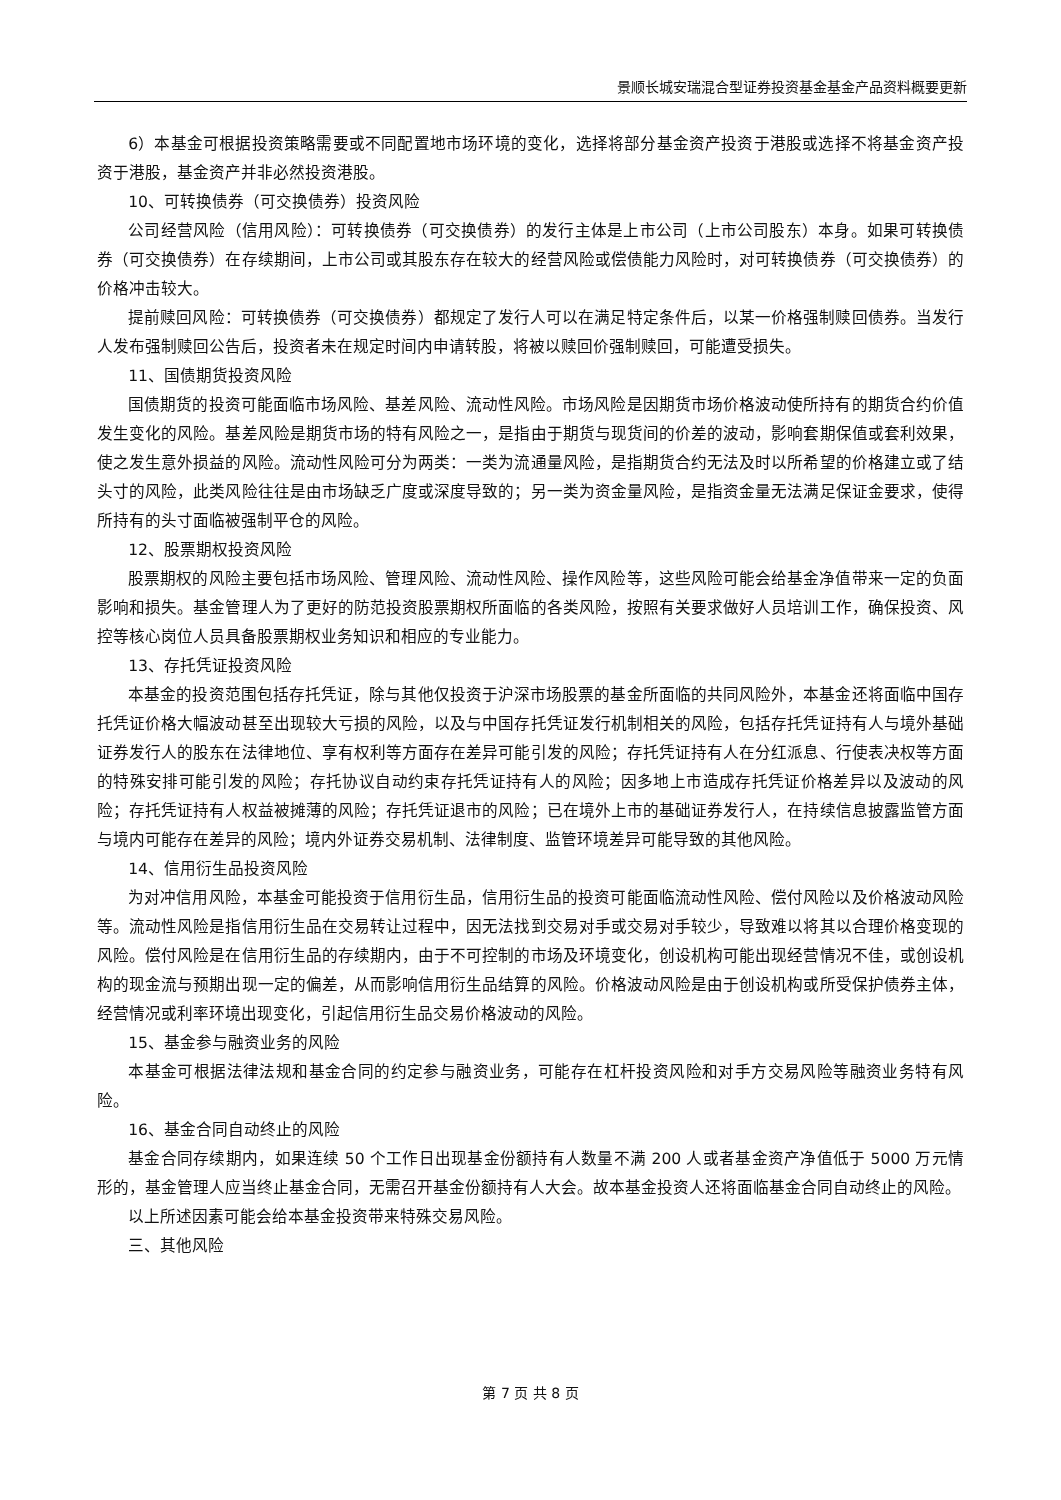景顺长城安瑞混合型证券投资基金基金产品资料概要更新
6）本基金可根据投资策略需要或不同配置地市场环境的变化，选择将部分基金资产投资于港股或选择不将基金资产投资于港股，基金资产并非必然投资港股。
10、可转换债券（可交换债券）投资风险
公司经营风险（信用风险）：可转换债券（可交换债券）的发行主体是上市公司（上市公司股东）本身。如果可转换债券（可交换债券）在存续期间，上市公司或其股东存在较大的经营风险或偿债能力风险时，对可转换债券（可交换债券）的价格冲击较大。
提前赎回风险：可转换债券（可交换债券）都规定了发行人可以在满足特定条件后，以某一价格强制赎回债券。当发行人发布强制赎回公告后，投资者未在规定时间内申请转股，将被以赎回价强制赎回，可能遭受损失。
11、国债期货投资风险
国债期货的投资可能面临市场风险、基差风险、流动性风险。市场风险是因期货市场价格波动使所持有的期货合约价值发生变化的风险。基差风险是期货市场的特有风险之一，是指由于期货与现货间的价差的波动，影响套期保值或套利效果，使之发生意外损益的风险。流动性风险可分为两类：一类为流通量风险，是指期货合约无法及时以所希望的价格建立或了结头寸的风险，此类风险往往是由市场缺乏广度或深度导致的；另一类为资金量风险，是指资金量无法满足保证金要求，使得所持有的头寸面临被强制平仓的风险。
12、股票期权投资风险
股票期权的风险主要包括市场风险、管理风险、流动性风险、操作风险等，这些风险可能会给基金净值带来一定的负面影响和损失。基金管理人为了更好的防范投资股票期权所面临的各类风险，按照有关要求做好人员培训工作，确保投资、风控等核心岗位人员具备股票期权业务知识和相应的专业能力。
13、存托凭证投资风险
本基金的投资范围包括存托凭证，除与其他仅投资于沪深市场股票的基金所面临的共同风险外，本基金还将面临中国存托凭证价格大幅波动甚至出现较大亏损的风险，以及与中国存托凭证发行机制相关的风险，包括存托凭证持有人与境外基础证券发行人的股东在法律地位、享有权利等方面存在差异可能引发的风险；存托凭证持有人在分红派息、行使表决权等方面的特殊安排可能引发的风险；存托协议自动约束存托凭证持有人的风险；因多地上市造成存托凭证价格差异以及波动的风险；存托凭证持有人权益被摊薄的风险；存托凭证退市的风险；已在境外上市的基础证券发行人，在持续信息披露监管方面与境内可能存在差异的风险；境内外证券交易机制、法律制度、监管环境差异可能导致的其他风险。
14、信用衍生品投资风险
为对冲信用风险，本基金可能投资于信用衍生品，信用衍生品的投资可能面临流动性风险、偿付风险以及价格波动风险等。流动性风险是指信用衍生品在交易转让过程中，因无法找到交易对手或交易对手较少，导致难以将其以合理价格变现的风险。偿付风险是在信用衍生品的存续期内，由于不可控制的市场及环境变化，创设机构可能出现经营情况不佳，或创设机构的现金流与预期出现一定的偏差，从而影响信用衍生品结算的风险。价格波动风险是由于创设机构或所受保护债券主体，经营情况或利率环境出现变化，引起信用衍生品交易价格波动的风险。
15、基金参与融资业务的风险
本基金可根据法律法规和基金合同的约定参与融资业务，可能存在杠杆投资风险和对手方交易风险等融资业务特有风险。
16、基金合同自动终止的风险
基金合同存续期内，如果连续 50 个工作日出现基金份额持有人数量不满 200 人或者基金资产净值低于 5000 万元情形的，基金管理人应当终止基金合同，无需召开基金份额持有人大会。故本基金投资人还将面临基金合同自动终止的风险。
以上所述因素可能会给本基金投资带来特殊交易风险。
三、其他风险
第 7 页 共 8 页